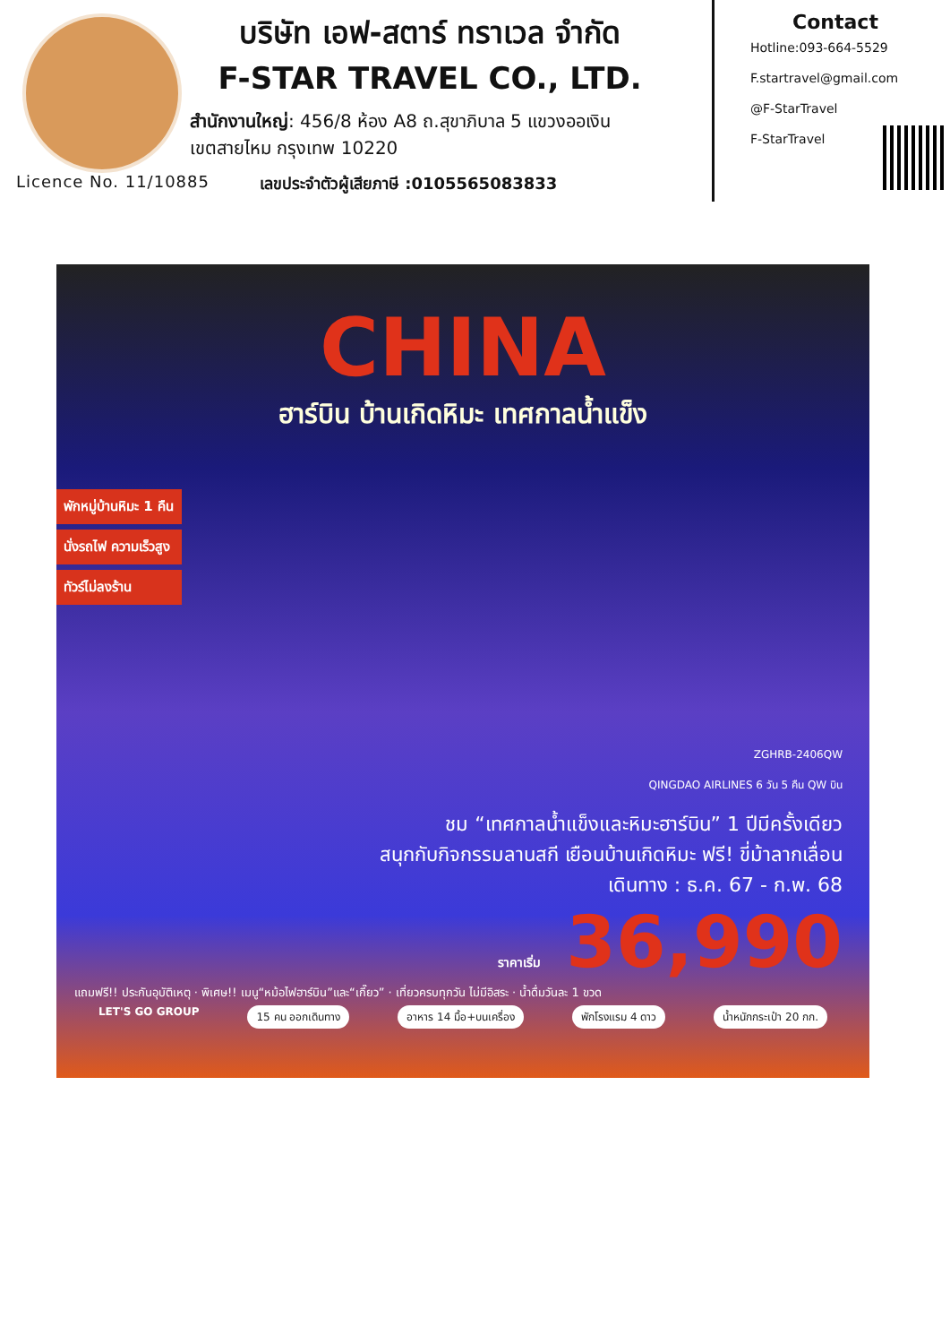บริษัท เอฟ-สตาร์ ทราเวล จำกัด
F-STAR TRAVEL CO., LTD.
สำนักงานใหญ่: 456/8 ห้อง A8 ถ.สุขาภิบาล 5 แขวงออเงิน
เขตสายไหม กรุงเทพ 10220
Licence No. 11/10885
เลขประจำตัวผู้เสียภาษี :0105565083833
Contact
Hotline:093-664-5529
F.startravel@gmail.com
@F-StarTravel
F-StarTravel
CHINA
ฮาร์บิน บ้านเกิดหิมะ เทศกาลน้ำแข็ง
พักหมู่บ้านหิมะ 1 คืน
นั่งรถไฟ ความเร็วสูง
ทัวร์ไม่ลงร้าน
ZGHRB-2406QW
QINGDAO AIRLINES 6 วัน 5 คืน QW บิน
ชม “เทศกาลน้ำแข็งและหิมะฮาร์บิน” 1 ปีมีครั้งเดียว
สนุกกับกิจกรรมลานสกี เยือนบ้านเกิดหิมะ ฟรี! ขี่ม้าลากเลื่อน
เดินทาง : ธ.ค. 67 - ก.พ. 68
ราคาเริ่ม 36,990
แถมฟรี!! ประกันอุบัติเหตุ · พิเศษ!! เมนู“หม้อไฟฮาร์บิน”และ“เกี๊ยว” · เที่ยวครบทุกวัน ไม่มีอิสระ · น้ำดื่มวันละ 1 ขวด
LET'S GO GROUP 15 คน ออกเดินทาง อาหาร 14 มื้อ+บนเครื่อง พักโรงแรม 4 ดาว น้ำหนักกระเป๋า 20 กก.